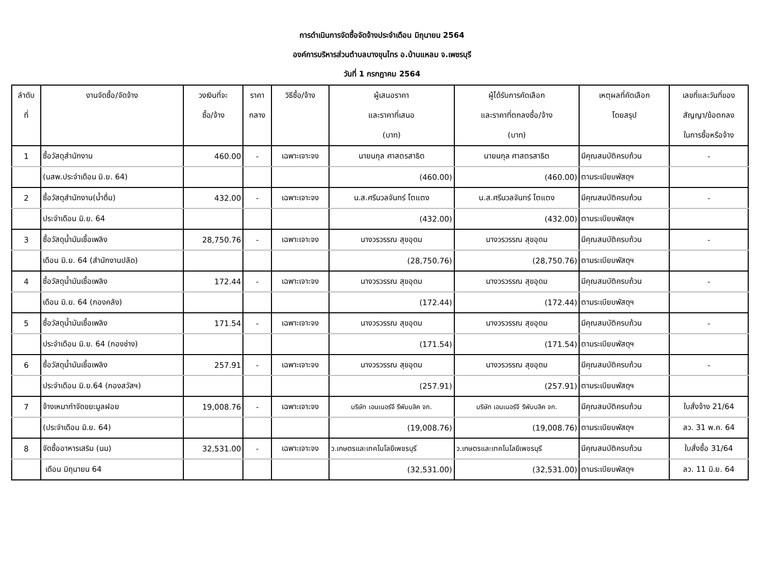การดำเนินการจัดซื้อจัดจ้างประจำเดือน มิถุนายน 2564
องค์การบริหารส่วนตำบลบางขุนไทร อ.บ้านแหลม จ.เพชรบุรี
วันที่ 1 กรกฎาคม 2564
| ลำดับ | งานจัดซื้อ/จัดจ้าง | วงเงินที่จะ | ราคา | วิธีซื้อ/จ้าง | ผู้เสนอราคา | ผู้ได้รับการคัดเลือก | เหตุผลที่คัดเลือก | เลขที่และวันที่ของ |
| --- | --- | --- | --- | --- | --- | --- | --- | --- |
| ที่ | | ซื้อ/จ้าง | กลาง | | และราคาที่เสนอ | และราคาที่ตกลงซื้อ/จ้าง | โดยสรุป | สัญญา/ข้อตกลง |
| | | | | | (บาท) | (บาท) | | ในการซื้อหรือจ้าง |
| 1 | ซื้อวัสดุสำนักงาน | 460.00 | - | เฉพาะเจาะจง | นายนกุล ศาสตรสาธิต | นายนกุล ศาสตรสาธิต | มีคุณสมบัติครบถ้วน | - |
| | (นสพ.ประจำเดือน มิ.ย. 64) | | | | (460.00) | (460.00) | ตามระเบียบพัสดุฯ | |
| 2 | ซื้อวัสดุสำนักงาน(น้ำดื่ม) | 432.00 | - | เฉพาะเจาะจง | น.ส.ศรีนวลจันทร์ โตแตง | น.ส.ศรีนวลจันทร์ โตแตง | มีคุณสมบัติครบถ้วน | - |
| | ประจำเดือน มิ.ย. 64 | | | | (432.00) | (432.00) | ตามระเบียบพัสดุฯ | |
| 3 | ซื้อวัสดุน้ำมันเชื้อเพลิง | 28,750.76 | - | เฉพาะเจาะจง | นางวรวรรณ สุขอุดม | นางวรวรรณ สุขอุดม | มีคุณสมบัติครบถ้วน | - |
| | เดือน มิ.ย. 64 (สำนักงานปลัด) | | | | (28,750.76) | (28,750.76) | ตามระเบียบพัสดุฯ | |
| 4 | ซื้อวัสดุน้ำมันเชื้อเพลิง | 172.44 | - | เฉพาะเจาะจง | นางวรวรรณ สุขอุดม | นางวรวรรณ สุขอุดม | มีคุณสมบัติครบถ้วน | - |
| | เดือน มิ.ย. 64 (กองคลัง) | | | | (172.44) | (172.44) | ตามระเบียบพัสดุฯ | |
| 5 | ซื้อวัสดุน้ำมันเชื้อเพลิง | 171.54 | - | เฉพาะเจาะจง | นางวรวรรณ สุขอุดม | นางวรวรรณ สุขอุดม | มีคุณสมบัติครบถ้วน | - |
| | ประจำเดือน มิ.ย. 64 (กองช่าง) | | | | (171.54) | (171.54) | ตามระเบียบพัสดุฯ | |
| 6 | ซื้อวัสดุน้ำมันเชื้อเพลิง | 257.91 | - | เฉพาะเจาะจง | นางวรวรรณ สุขอุดม | นางวรวรรณ สุขอุดม | มีคุณสมบัติครบถ้วน | - |
| | ประจำเดือน มิ.ย.64 (กองสวัสฯ) | | | | (257.91) | (257.91) | ตามระเบียบพัสดุฯ | |
| 7 | จ้างเหมากำจัดขยะมูลฝอย | 19,008.76 | - | เฉพาะเจาะจง | บริษัท เอนเนอร์จี รีพับบลิค จก. | บริษัท เอนเนอร์จี รีพับบลิค จก. | มีคุณสมบัติครบถ้วน | ใบสั่งจ้าง 21/64 |
| | (ประจำเดือน มิ.ย. 64) | | | | (19,008.76) | (19,008.76) | ตามระเบียบพัสดุฯ | ลว. 31 พ.ค. 64 |
| 8 | จัดซื้ออาหารเสริม (นม) | 32,531.00 | - | เฉพาะเจาะจง | ว.เกษตรและเทคโนโลยีเพชรบุรี | ว.เกษตรและเทคโนโลยีเพชรบุรี | มีคุณสมบัติครบถ้วน | ใบสั่งซื้อ 31/64 |
| | เดือน มิถุนายน 64 | | | | (32,531.00) | (32,531.00) | ตามระเบียบพัสดุฯ | ลว. 11 มิ.ย. 64 |